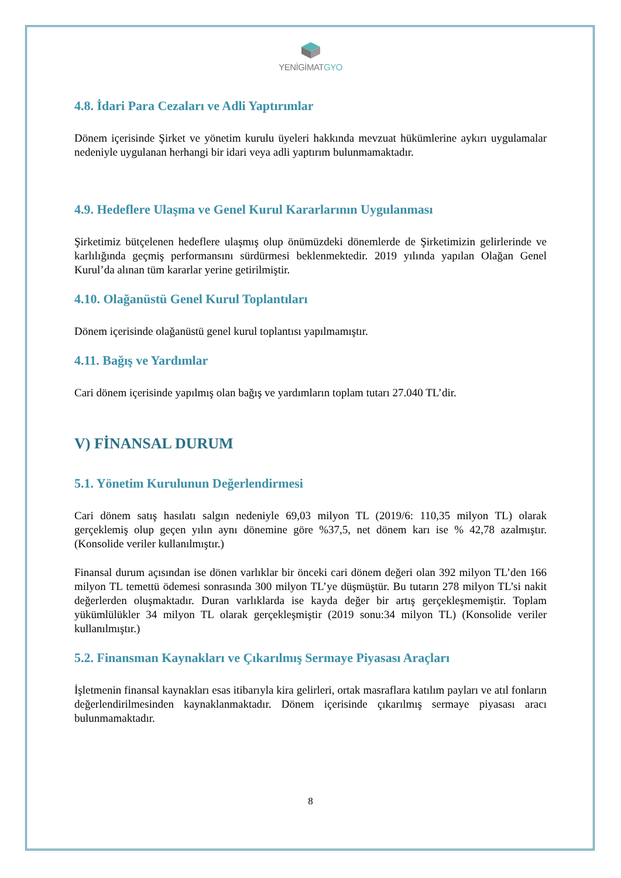YENİGİMATGYO
4.8. İdari Para Cezaları ve Adli Yaptırımlar
Dönem içerisinde Şirket ve yönetim kurulu üyeleri hakkında mevzuat hükümlerine aykırı uygulamalar nedeniyle uygulanan herhangi bir idari veya adli yaptırım bulunmamaktadır.
4.9. Hedeflere Ulaşma ve Genel Kurul Kararlarının Uygulanması
Şirketimiz bütçelenen hedeflere ulaşmış olup önümüzdeki dönemlerde de Şirketimizin gelirlerinde ve karlılığında geçmiş performansını sürdürmesi beklenmektedir. 2019 yılında yapılan Olağan Genel Kurul’da alınan tüm kararlar yerine getirilmiştir.
4.10. Olağanüstü Genel Kurul Toplantıları
Dönem içerisinde olağanüstü genel kurul toplantısı yapılmamıştır.
4.11. Bağış ve Yardımlar
Cari dönem içerisinde yapılmış olan bağış ve yardımların toplam tutarı 27.040 TL’dir.
V) FİNANSAL DURUM
5.1. Yönetim Kurulunun Değerlendirmesi
Cari dönem satış hasılatı salgın nedeniyle 69,03 milyon TL (2019/6: 110,35 milyon TL) olarak gerçeklemiş olup geçen yılın aynı dönemine göre %37,5, net dönem karı ise % 42,78 azalmıştır. (Konsolide veriler kullanılmıştır.)
Finansal durum açısından ise dönen varlıklar bir önceki cari dönem değeri olan 392 milyon TL’den 166 milyon TL temettü ödemesi sonrasında 300 milyon TL’ye düşmüştür. Bu tutarın 278 milyon TL’si nakit değerlerden oluşmaktadır. Duran varlıklarda ise kayda değer bir artış gerçekleşmemiştir. Toplam yükümlülükler 34 milyon TL olarak gerçekleşmiştir (2019 sonu:34 milyon TL) (Konsolide veriler kullanılmıştır.)
5.2. Finansman Kaynakları ve Çıkarılmış Sermaye Piyasası Araçları
İşletmenin finansal kaynakları esas itibarıyla kira gelirleri, ortak masraflara katılım payları ve atıl fonların değerlendirilmesinden kaynaklanmaktadır. Dönem içerisinde çıkarılmış sermaye piyasası aracı bulunmamaktadır.
8